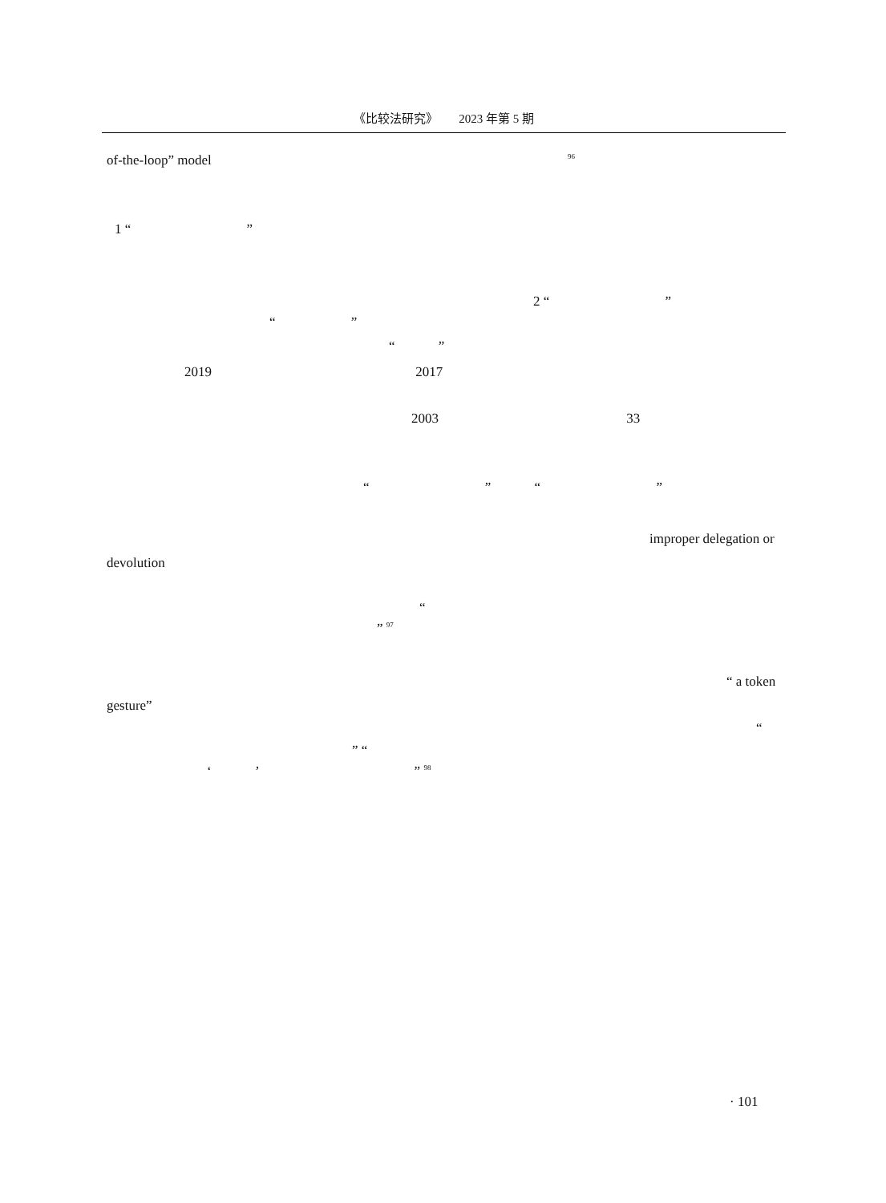《比较法研究》 2023 年第 5 期
of-the-loop” model <sup>96</sup>
1 “ ”
2 “ ”
“ ”
“ ”
2019 2017
2003 33
“ ” “ ”
improper delegation or
devolution
“
” <sup>97</sup>
“ a token
gesture”
“
” “
‘ ’ ” <sup>98</sup>
· 101